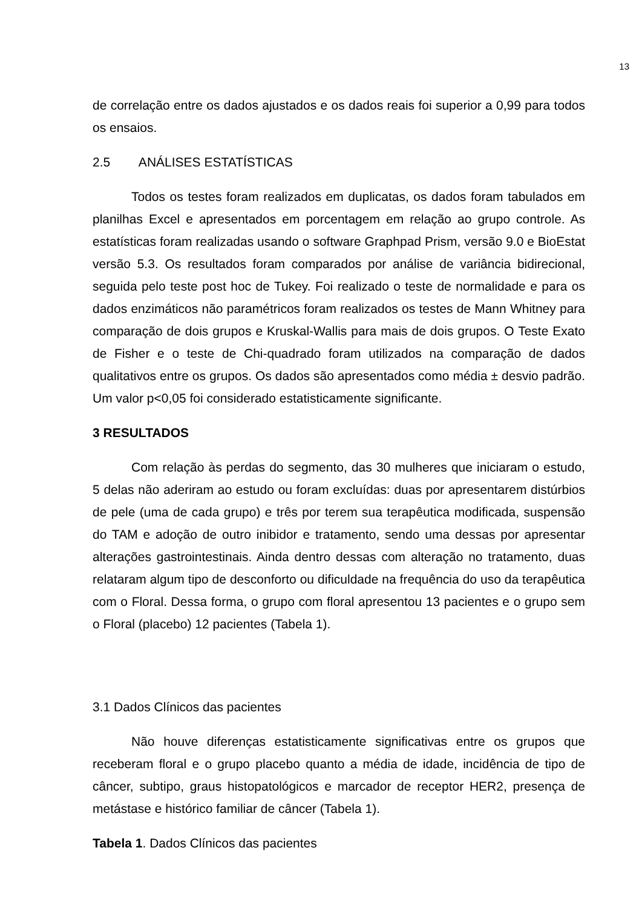13
de correlação entre os dados ajustados e os dados reais foi superior a 0,99 para todos os ensaios.
2.5 ANÁLISES ESTATÍSTICAS
Todos os testes foram realizados em duplicatas, os dados foram tabulados em planilhas Excel e apresentados em porcentagem em relação ao grupo controle. As estatísticas foram realizadas usando o software Graphpad Prism, versão 9.0 e BioEstat versão 5.3. Os resultados foram comparados por análise de variância bidirecional, seguida pelo teste post hoc de Tukey. Foi realizado o teste de normalidade e para os dados enzimáticos não paramétricos foram realizados os testes de Mann Whitney para comparação de dois grupos e Kruskal-Wallis para mais de dois grupos. O Teste Exato de Fisher e o teste de Chi-quadrado foram utilizados na comparação de dados qualitativos entre os grupos. Os dados são apresentados como média ± desvio padrão. Um valor p<0,05 foi considerado estatisticamente significante.
3 RESULTADOS
Com relação às perdas do segmento, das 30 mulheres que iniciaram o estudo, 5 delas não aderiram ao estudo ou foram excluídas: duas por apresentarem distúrbios de pele (uma de cada grupo) e três por terem sua terapêutica modificada, suspensão do TAM e adoção de outro inibidor e tratamento, sendo uma dessas por apresentar alterações gastrointestinais. Ainda dentro dessas com alteração no tratamento, duas relataram algum tipo de desconforto ou dificuldade na frequência do uso da terapêutica com o Floral. Dessa forma, o grupo com floral apresentou 13 pacientes e o grupo sem o Floral (placebo) 12 pacientes (Tabela 1).
3.1 Dados Clínicos das pacientes
Não houve diferenças estatisticamente significativas entre os grupos que receberam floral e o grupo placebo quanto a média de idade, incidência de tipo de câncer, subtipo, graus histopatológicos e marcador de receptor HER2, presença de metástase e histórico familiar de câncer (Tabela 1).
Tabela 1. Dados Clínicos das pacientes